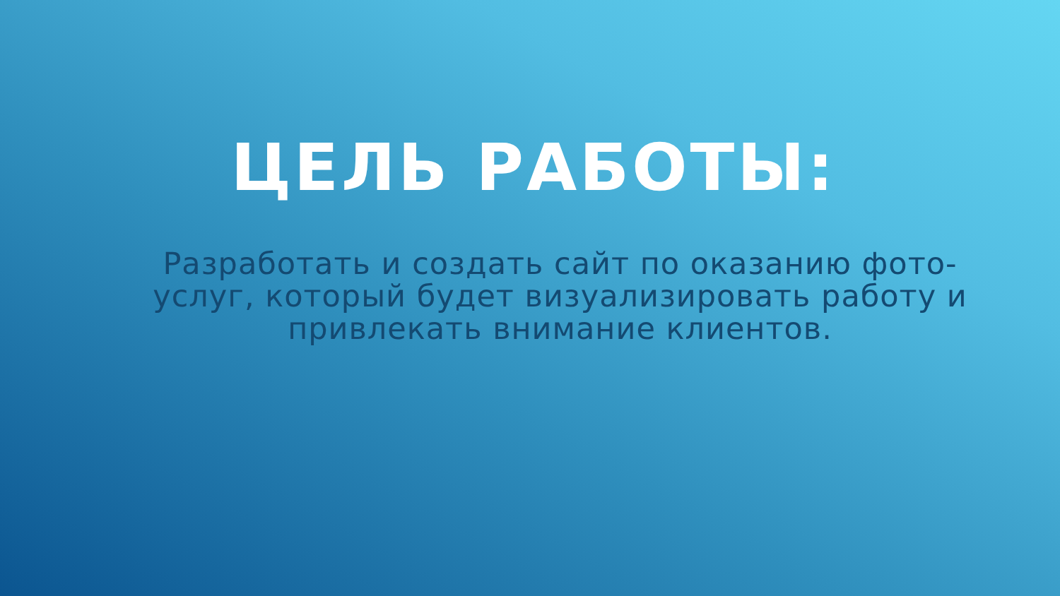ЦЕЛЬ РАБОТЫ:
Разработать и создать сайт по оказанию фото-услуг, который будет визуализировать работу и привлекать внимание клиентов.